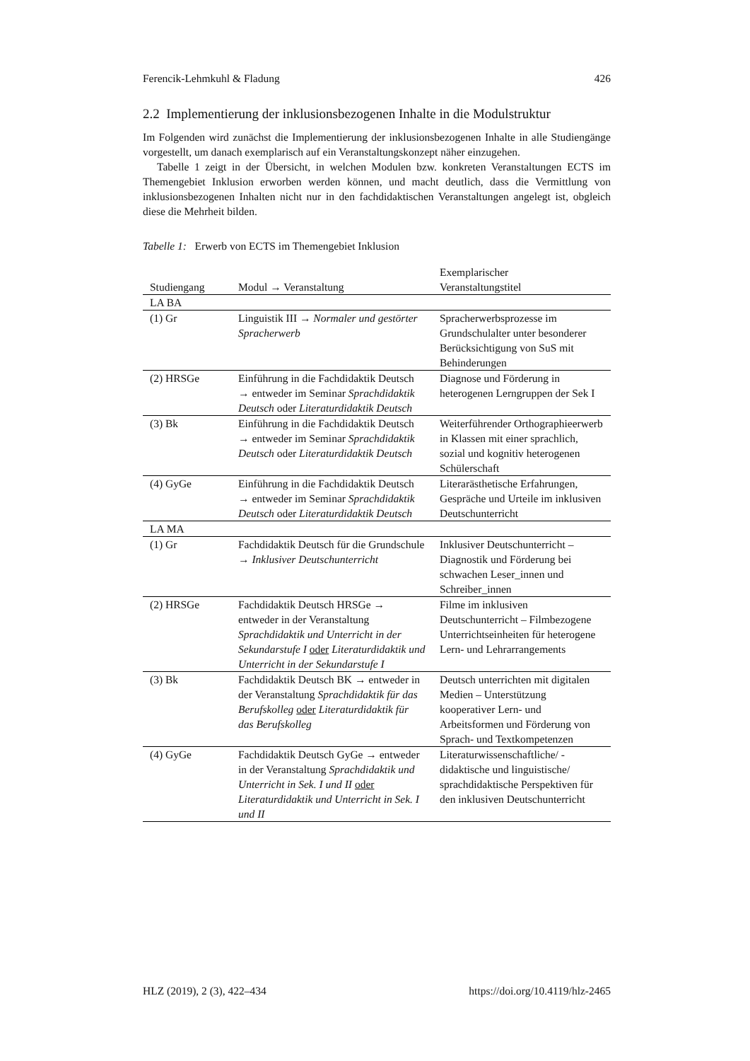Ferencik-Lehmkuhl & Fladung 426
2.2 Implementierung der inklusionsbezogenen Inhalte in die Modulstruktur
Im Folgenden wird zunächst die Implementierung der inklusionsbezogenen Inhalte in alle Studiengänge vorgestellt, um danach exemplarisch auf ein Veranstaltungskonzept näher einzugehen.
Tabelle 1 zeigt in der Übersicht, in welchen Modulen bzw. konkreten Veranstaltungen ECTS im Themengebiet Inklusion erworben werden können, und macht deutlich, dass die Vermittlung von inklusionsbezogenen Inhalten nicht nur in den fachdidaktischen Veranstaltungen angelegt ist, obgleich diese die Mehrheit bilden.
Tabelle 1: Erwerb von ECTS im Themengebiet Inklusion
| Studiengang | Modul → Veranstaltung | Exemplarischer Veranstaltungstitel |
| --- | --- | --- |
| LA BA | | |
| (1) Gr | Linguistik III → Normaler und gestörter Spracherwerb | Spracherwerbsprozesse im Grundschulalter unter besonderer Berücksichtigung von SuS mit Behinderungen |
| (2) HRSGe | Einführung in die Fachdidaktik Deutsch → entweder im Seminar Sprachdidaktik Deutsch oder Literaturdidaktik Deutsch | Diagnose und Förderung in heterogenen Lerngruppen der Sek I |
| (3) Bk | Einführung in die Fachdidaktik Deutsch → entweder im Seminar Sprachdidaktik Deutsch oder Literaturdidaktik Deutsch | Weiterführender Orthographieerwerb in Klassen mit einer sprachlich, sozial und kognitiv heterogenen Schülerschaft |
| (4) GyGe | Einführung in die Fachdidaktik Deutsch → entweder im Seminar Sprachdidaktik Deutsch oder Literaturdidaktik Deutsch | Literarästhetische Erfahrungen, Gespräche und Urteile im inklusiven Deutschunterricht |
| LA MA | | |
| (1) Gr | Fachdidaktik Deutsch für die Grundschule → Inklusiver Deutschunterricht | Inklusiver Deutschunterricht – Diagnostik und Förderung bei schwachen Leser_innen und Schreiber_innen |
| (2) HRSGe | Fachdidaktik Deutsch HRSGe → entweder in der Veranstaltung Sprachdidaktik und Unterricht in der Sekundarstufe I oder Literaturdidaktik und Unterricht in der Sekundarstufe I | Filme im inklusiven Deutschunterricht – Filmbezogene Unterrichtseinheiten für heterogene Lern- und Lehrarrangements |
| (3) Bk | Fachdidaktik Deutsch BK → entweder in der Veranstaltung Sprachdidaktik für das Berufskolleg oder Literaturdidaktik für das Berufskolleg | Deutsch unterrichten mit digitalen Medien – Unterstützung kooperativer Lern- und Arbeitsformen und Förderung von Sprach- und Textkompetenzen |
| (4) GyGe | Fachdidaktik Deutsch GyGe → entweder in der Veranstaltung Sprachdidaktik und Unterricht in Sek. I und II oder Literaturdidaktik und Unterricht in Sek. I und II | Literaturwissenschaftliche/ -didaktische und linguistische/ sprachdidaktische Perspektiven für den inklusiven Deutschunterricht |
HLZ (2019), 2 (3), 422–434 https://doi.org/10.4119/hlz-2465